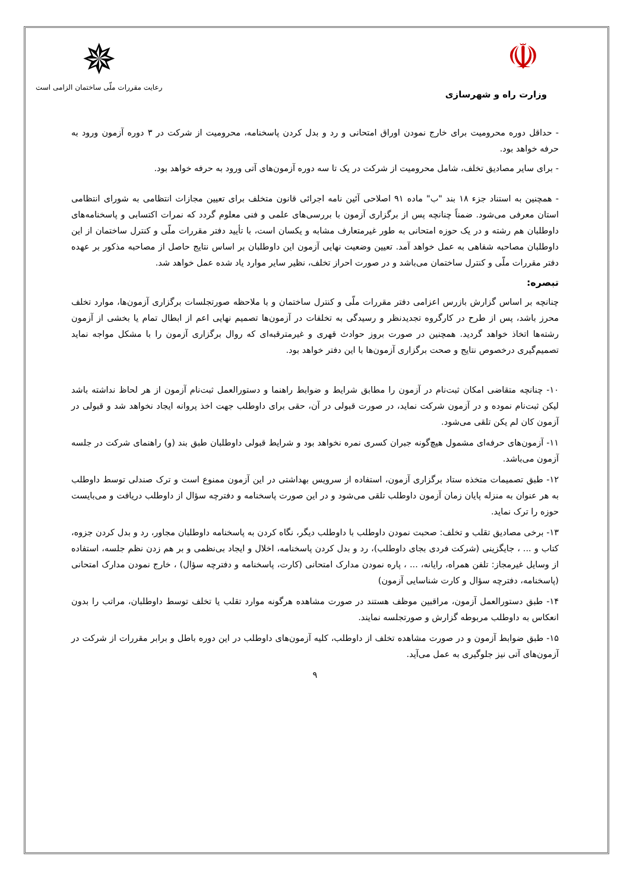☫
وزارت راه و شهرسازی
✵
رعایت مقررات ملّی ساختمان الزامی است
- حداقل دوره محرومیت برای خارج نمودن اوراق امتحانی و رد و بدل کردن پاسخنامه، محرومیت از شرکت در ۳ دوره آزمون ورود به حرفه خواهد بود.
- برای سایر مصادیق تخلف، شامل محرومیت از شرکت در یک تا سه دوره آزمون‌های آتی ورود به حرفه خواهد بود.
- همچنین به استناد جزء ۱۸ بند "ب" ماده ۹۱ اصلاحی آئین نامه اجرائی قانون متخلف برای تعیین مجازات انتظامی به شورای انتظامی استان معرفی می‌شود. ضمناً چنانچه پس از برگزاری آزمون با بررسی‌های علمی و فنی معلوم گردد که نمرات اکتسابی و پاسخنامه‌های داوطلبان هم رشته و در یک حوزه امتحانی به طور غیرمتعارف مشابه و یکسان است، با تأیید دفتر مقررات ملّی و کنترل ساختمان از این داوطلبان مصاحبه شفاهی به عمل خواهد آمد. تعیین وضعیت نهایی آزمون این داوطلبان بر اساس نتایج حاصل از مصاحبه مذکور بر عهده دفتر مقررات ملّی و کنترل ساختمان می‌باشد و در صورت احراز تخلف، نظیر سایر موارد یاد شده عمل خواهد شد.
تبصره:
چنانچه بر اساس گزارش بازرس اعزامی دفتر مقررات ملّی و کنترل ساختمان و با ملاحظه صورتجلسات برگزاری آزمون‌ها، موارد تخلف محرز باشد، پس از طرح در کارگروه تجدیدنظر و رسیدگی به تخلفات در آزمون‌ها تصمیم نهایی اعم از ابطال تمام یا بخشی از آزمون رشته‌ها اتخاذ خواهد گردید. همچنین در صورت بروز حوادث قهری و غیرمترقبه‌ای که روال برگزاری آزمون را با مشکل مواجه نماید تصمیم‌گیری درخصوص نتایج و صحت برگزاری آزمون‌ها با این دفتر خواهد بود.
۱۰- چنانچه متقاضی امکان ثبت‌نام در آزمون را مطابق شرایط و ضوابط راهنما و دستورالعمل ثبت‌نام آزمون از هر لحاظ نداشته باشد لیکن ثبت‌نام نموده و در آزمون شرکت نماید، در صورت قبولی در آن، حقی برای داوطلب جهت اخذ پروانه ایجاد نخواهد شد و قبولی در آزمون کان لم یکن تلقی می‌شود.
۱۱- آزمون‌های حرفه‌ای مشمول هیچ‌گونه جبران کسری نمره نخواهد بود و شرایط قبولی داوطلبان طبق بند (و) راهنمای شرکت در جلسه آزمون می‌باشد.
۱۲- طبق تصمیمات متخذه ستاد برگزاری آزمون، استفاده از سرویس بهداشتی در این آزمون ممنوع است و ترک صندلی توسط داوطلب به هر عنوان به منزله پایان زمان آزمون داوطلب تلقی می‌شود و در این صورت پاسخنامه و دفترچه سؤال از داوطلب دریافت و می‌بایست حوزه را ترک نماید.
۱۳- برخی مصادیق تقلب و تخلف: صحبت نمودن داوطلب با داوطلب دیگر، نگاه کردن به پاسخنامه داوطلبان مجاور، رد و بدل کردن جزوه، کتاب و ... ، جایگزینی (شرکت فردی بجای داوطلب)، رد و بدل کردن پاسخنامه، اخلال و ایجاد بی‌نظمی و بر هم زدن نظم جلسه، استفاده از وسایل غیرمجاز: تلفن همراه، رایانه، ... ، پاره نمودن مدارک امتحانی (کارت، پاسخنامه و دفترچه سؤال) ، خارج نمودن مدارک امتحانی (پاسخنامه، دفترچه سؤال و کارت شناسایی آزمون)
۱۴- طبق دستورالعمل آزمون، مراقبین موظف هستند در صورت مشاهده هرگونه موارد تقلب یا تخلف توسط داوطلبان، مراتب را بدون انعکاس به داوطلب مربوطه گزارش و صورتجلسه نمایند.
۱۵- طبق ضوابط آزمون و در صورت مشاهده تخلف از داوطلب، کلیه آزمون‌های داوطلب در این دوره باطل و برابر مقررات از شرکت در آزمون‌های آتی نیز جلوگیری به عمل می‌آید.
۹